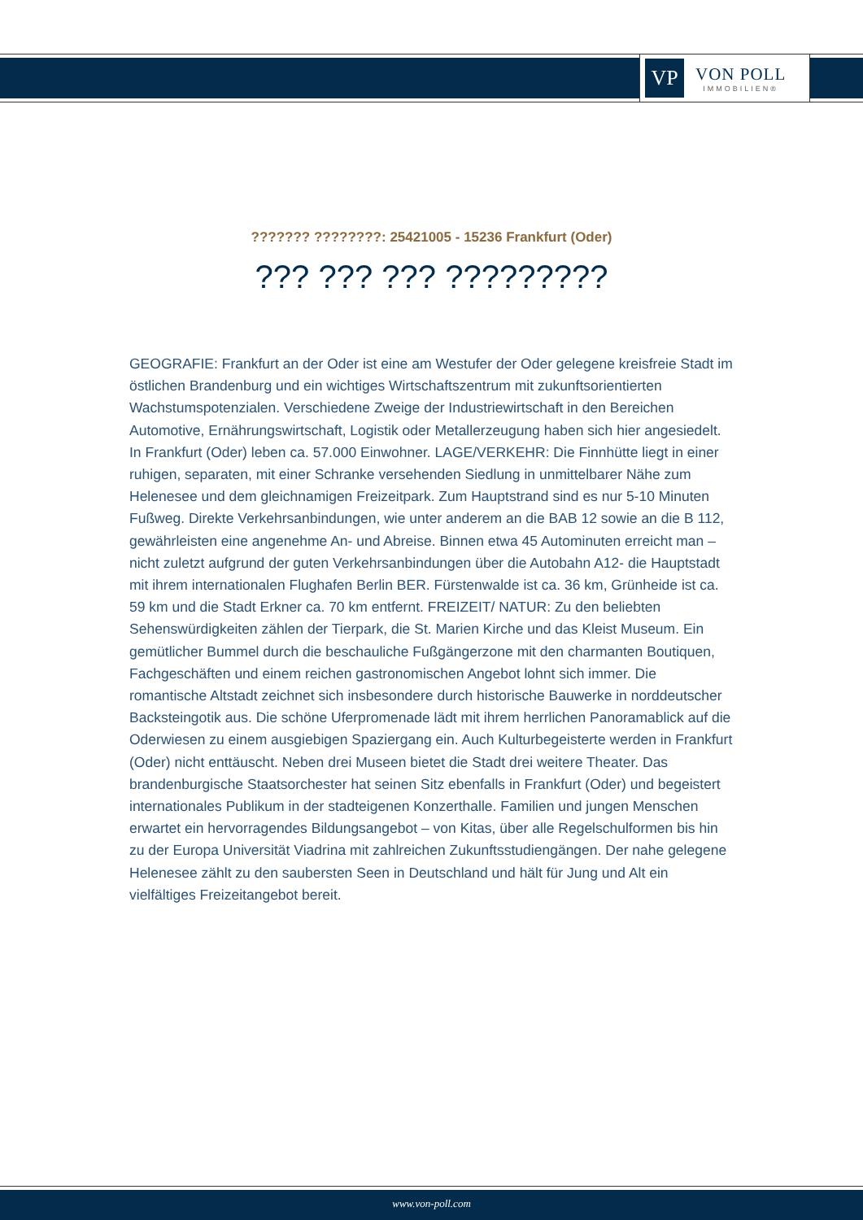VP
VON POLL
IMMOBILIEN®
??????? ????????: 25421005 - 15236 Frankfurt (Oder)
??? ??? ??? ?????????
GEOGRAFIE: Frankfurt an der Oder ist eine am Westufer der Oder gelegene kreisfreie Stadt im östlichen Brandenburg und ein wichtiges Wirtschaftszentrum mit zukunftsorientierten Wachstumspotenzialen. Verschiedene Zweige der Industriewirtschaft in den Bereichen Automotive, Ernährungswirtschaft, Logistik oder Metallerzeugung haben sich hier angesiedelt. In Frankfurt (Oder) leben ca. 57.000 Einwohner. LAGE/VERKEHR: Die Finnhütte liegt in einer ruhigen, separaten, mit einer Schranke versehenden Siedlung in unmittelbarer Nähe zum Helenesee und dem gleichnamigen Freizeitpark. Zum Hauptstrand sind es nur 5-10 Minuten Fußweg. Direkte Verkehrsanbindungen, wie unter anderem an die BAB 12 sowie an die B 112, gewährleisten eine angenehme An- und Abreise. Binnen etwa 45 Autominuten erreicht man – nicht zuletzt aufgrund der guten Verkehrsanbindungen über die Autobahn A12- die Hauptstadt mit ihrem internationalen Flughafen Berlin BER. Fürstenwalde ist ca. 36 km, Grünheide ist ca. 59 km und die Stadt Erkner ca. 70 km entfernt. FREIZEIT/ NATUR: Zu den beliebten Sehenswürdigkeiten zählen der Tierpark, die St. Marien Kirche und das Kleist Museum. Ein gemütlicher Bummel durch die beschauliche Fußgängerzone mit den charmanten Boutiquen, Fachgeschäften und einem reichen gastronomischen Angebot lohnt sich immer. Die romantische Altstadt zeichnet sich insbesondere durch historische Bauwerke in norddeutscher Backsteingotik aus. Die schöne Uferpromenade lädt mit ihrem herrlichen Panoramablick auf die Oderwiesen zu einem ausgiebigen Spaziergang ein. Auch Kulturbegeisterte werden in Frankfurt (Oder) nicht enttäuscht. Neben drei Museen bietet die Stadt drei weitere Theater. Das brandenburgische Staatsorchester hat seinen Sitz ebenfalls in Frankfurt (Oder) und begeistert internationales Publikum in der stadteigenen Konzerthalle. Familien und jungen Menschen erwartet ein hervorragendes Bildungsangebot – von Kitas, über alle Regelschulformen bis hin zu der Europa Universität Viadrina mit zahlreichen Zukunftsstudiengängen. Der nahe gelegene Helenesee zählt zu den saubersten Seen in Deutschland und hält für Jung und Alt ein vielfältiges Freizeitangebot bereit.
www.von-poll.com